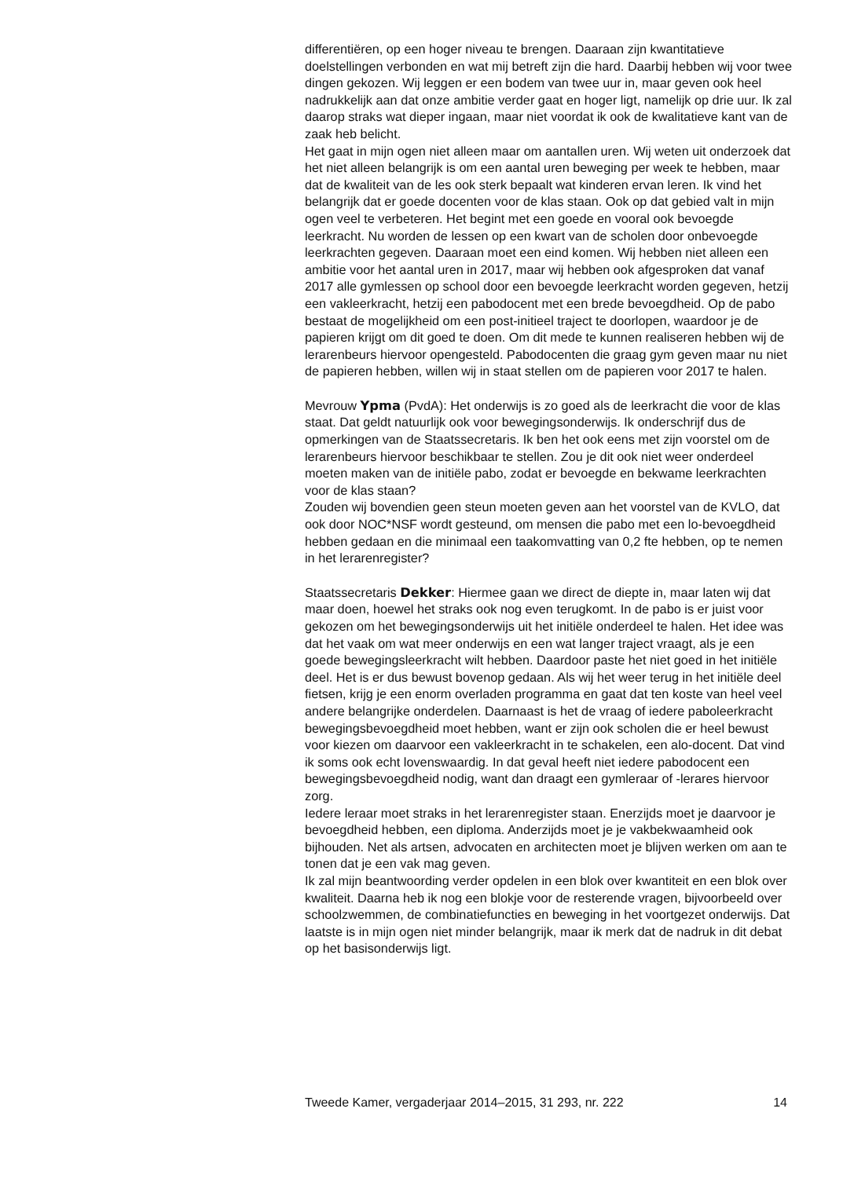differentiëren, op een hoger niveau te brengen. Daaraan zijn kwantitatieve doelstellingen verbonden en wat mij betreft zijn die hard. Daarbij hebben wij voor twee dingen gekozen. Wij leggen er een bodem van twee uur in, maar geven ook heel nadrukkelijk aan dat onze ambitie verder gaat en hoger ligt, namelijk op drie uur. Ik zal daarop straks wat dieper ingaan, maar niet voordat ik ook de kwalitatieve kant van de zaak heb belicht.
Het gaat in mijn ogen niet alleen maar om aantallen uren. Wij weten uit onderzoek dat het niet alleen belangrijk is om een aantal uren beweging per week te hebben, maar dat de kwaliteit van de les ook sterk bepaalt wat kinderen ervan leren. Ik vind het belangrijk dat er goede docenten voor de klas staan. Ook op dat gebied valt in mijn ogen veel te verbeteren. Het begint met een goede en vooral ook bevoegde leerkracht. Nu worden de lessen op een kwart van de scholen door onbevoegde leerkrachten gegeven. Daaraan moet een eind komen. Wij hebben niet alleen een ambitie voor het aantal uren in 2017, maar wij hebben ook afgesproken dat vanaf 2017 alle gymlessen op school door een bevoegde leerkracht worden gegeven, hetzij een vakleerkracht, hetzij een pabodocent met een brede bevoegdheid. Op de pabo bestaat de mogelijkheid om een post-initieel traject te doorlopen, waardoor je de papieren krijgt om dit goed te doen. Om dit mede te kunnen realiseren hebben wij de lerarenbeurs hiervoor opengesteld. Pabodocenten die graag gym geven maar nu niet de papieren hebben, willen wij in staat stellen om de papieren voor 2017 te halen.
Mevrouw Ypma (PvdA): Het onderwijs is zo goed als de leerkracht die voor de klas staat. Dat geldt natuurlijk ook voor bewegingsonderwijs. Ik onderschrijf dus de opmerkingen van de Staatssecretaris. Ik ben het ook eens met zijn voorstel om de lerarenbeurs hiervoor beschikbaar te stellen. Zou je dit ook niet weer onderdeel moeten maken van de initiële pabo, zodat er bevoegde en bekwame leerkrachten voor de klas staan?
Zouden wij bovendien geen steun moeten geven aan het voorstel van de KVLO, dat ook door NOC*NSF wordt gesteund, om mensen die pabo met een lo-bevoegdheid hebben gedaan en die minimaal een taakomvatting van 0,2 fte hebben, op te nemen in het lerarenregister?
Staatssecretaris Dekker: Hiermee gaan we direct de diepte in, maar laten wij dat maar doen, hoewel het straks ook nog even terugkomt. In de pabo is er juist voor gekozen om het bewegingsonderwijs uit het initiële onderdeel te halen. Het idee was dat het vaak om wat meer onderwijs en een wat langer traject vraagt, als je een goede bewegingsleerkracht wilt hebben. Daardoor paste het niet goed in het initiële deel. Het is er dus bewust bovenop gedaan. Als wij het weer terug in het initiële deel fietsen, krijg je een enorm overladen programma en gaat dat ten koste van heel veel andere belangrijke onderdelen. Daarnaast is het de vraag of iedere paboleerkracht bewegingsbevoegdheid moet hebben, want er zijn ook scholen die er heel bewust voor kiezen om daarvoor een vakleerkracht in te schakelen, een alo-docent. Dat vind ik soms ook echt lovenswaardig. In dat geval heeft niet iedere pabodocent een bewegingsbevoegdheid nodig, want dan draagt een gymleraar of -lerares hiervoor zorg.
Iedere leraar moet straks in het lerarenregister staan. Enerzijds moet je daarvoor je bevoegdheid hebben, een diploma. Anderzijds moet je je vakbekwaamheid ook bijhouden. Net als artsen, advocaten en architecten moet je blijven werken om aan te tonen dat je een vak mag geven.
Ik zal mijn beantwoording verder opdelen in een blok over kwantiteit en een blok over kwaliteit. Daarna heb ik nog een blokje voor de resterende vragen, bijvoorbeeld over schoolzwemmen, de combinatiefuncties en beweging in het voortgezet onderwijs. Dat laatste is in mijn ogen niet minder belangrijk, maar ik merk dat de nadruk in dit debat op het basisonderwijs ligt.
Tweede Kamer, vergaderjaar 2014–2015, 31 293, nr. 222 14